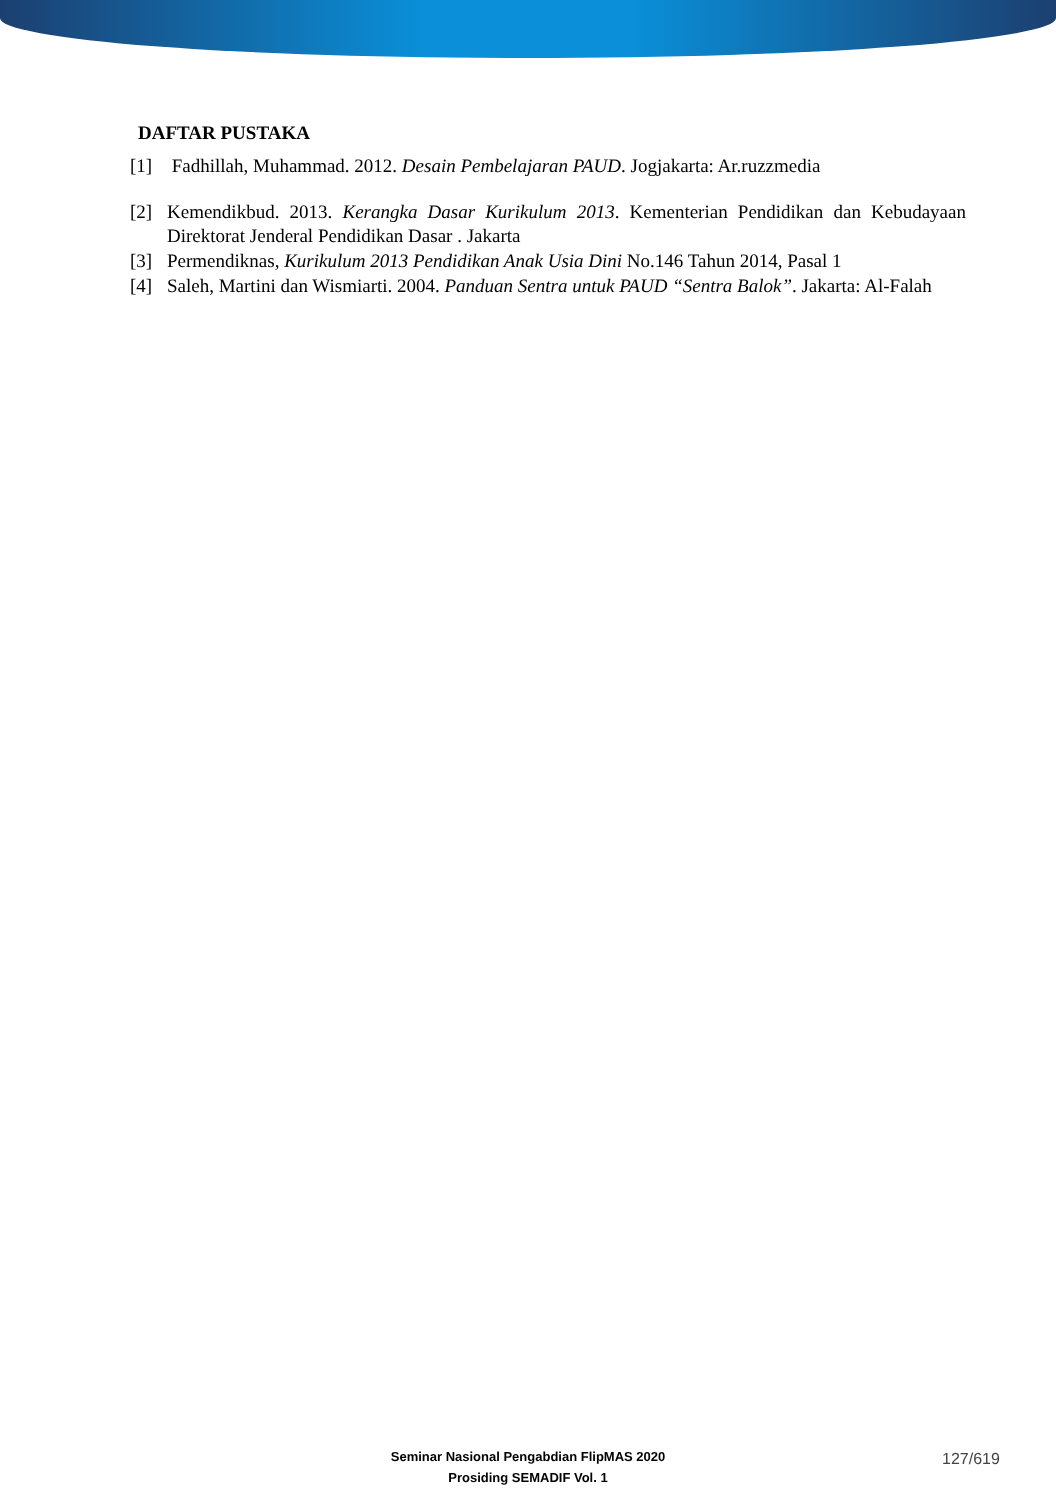DAFTAR PUSTAKA
[1] Fadhillah, Muhammad. 2012. Desain Pembelajaran PAUD. Jogjakarta: Ar.ruzzmedia
[2] Kemendikbud. 2013. Kerangka Dasar Kurikulum 2013. Kementerian Pendidikan dan Kebudayaan Direktorat Jenderal Pendidikan Dasar . Jakarta
[3] Permendiknas, Kurikulum 2013 Pendidikan Anak Usia Dini No.146 Tahun 2014, Pasal 1
[4] Saleh, Martini dan Wismiarti. 2004. Panduan Sentra untuk PAUD “Sentra Balok”. Jakarta: Al-Falah
Seminar Nasional Pengabdian FlipMAS 2020
Prosiding SEMADIF Vol. 1
127/619